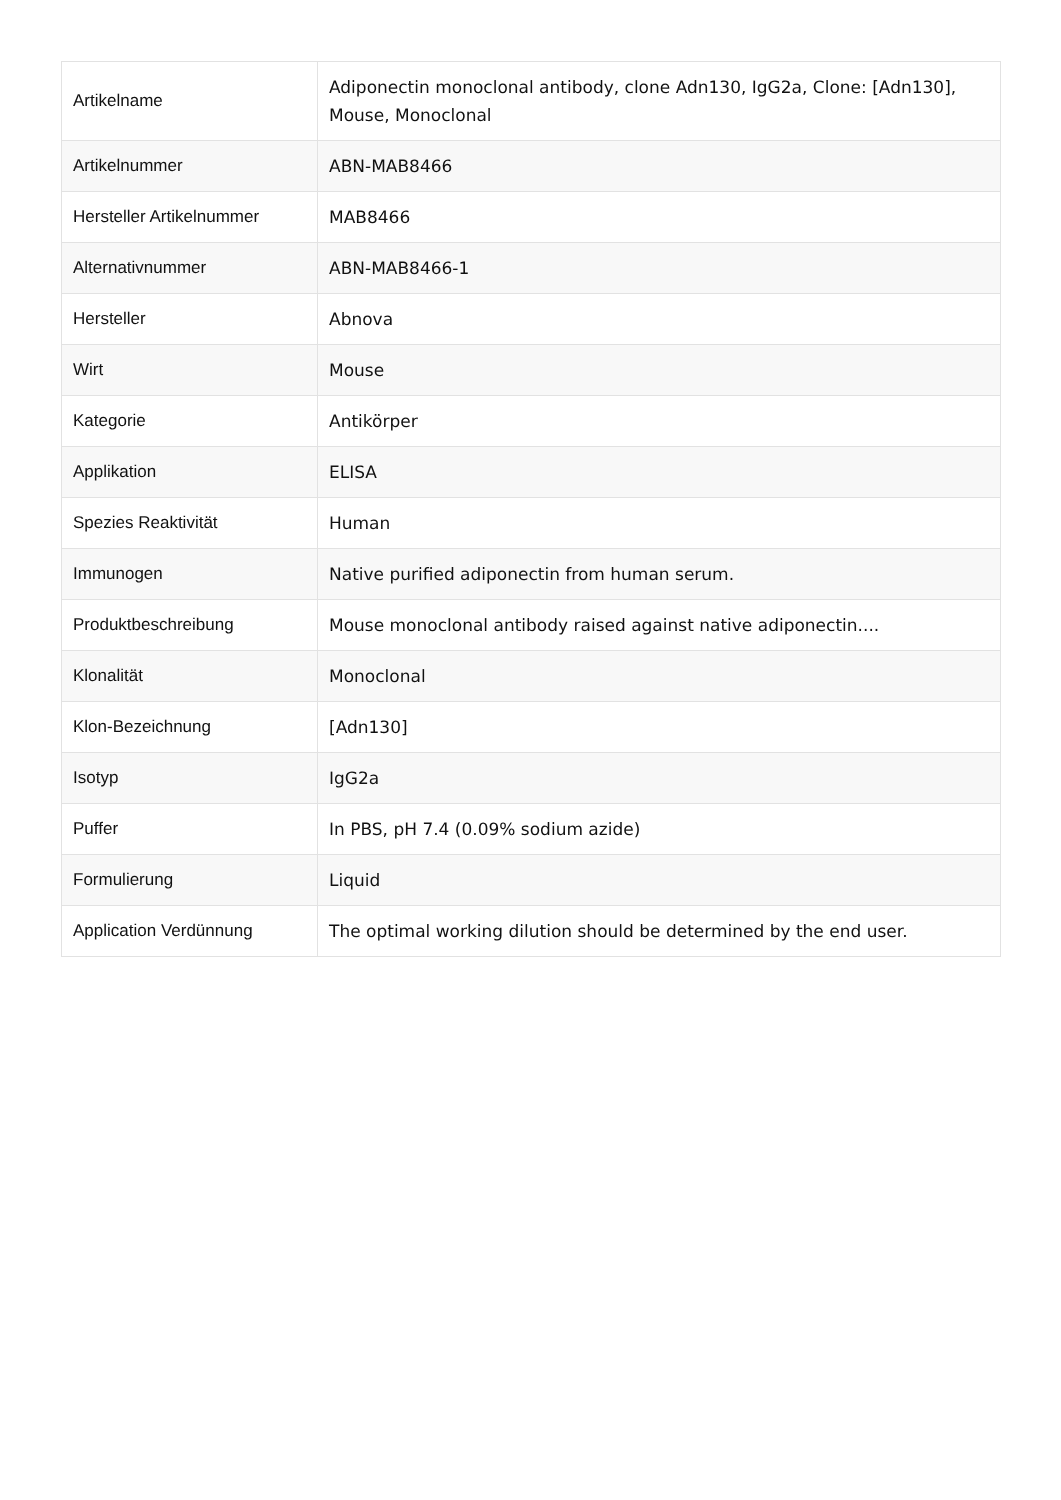| Artikelname | Adiponectin monoclonal antibody, clone Adn130, IgG2a, Clone: [Adn130], Mouse, Monoclonal |
| Artikelnummer | ABN-MAB8466 |
| Hersteller Artikelnummer | MAB8466 |
| Alternativnummer | ABN-MAB8466-1 |
| Hersteller | Abnova |
| Wirt | Mouse |
| Kategorie | Antikörper |
| Applikation | ELISA |
| Spezies Reaktivität | Human |
| Immunogen | Native purified adiponectin from human serum. |
| Produktbeschreibung | Mouse monoclonal antibody raised against native adiponectin.... |
| Klonalität | Monoclonal |
| Klon-Bezeichnung | [Adn130] |
| Isotyp | IgG2a |
| Puffer | In PBS, pH 7.4 (0.09% sodium azide) |
| Formulierung | Liquid |
| Application Verdünnung | The optimal working dilution should be determined by the end user. |